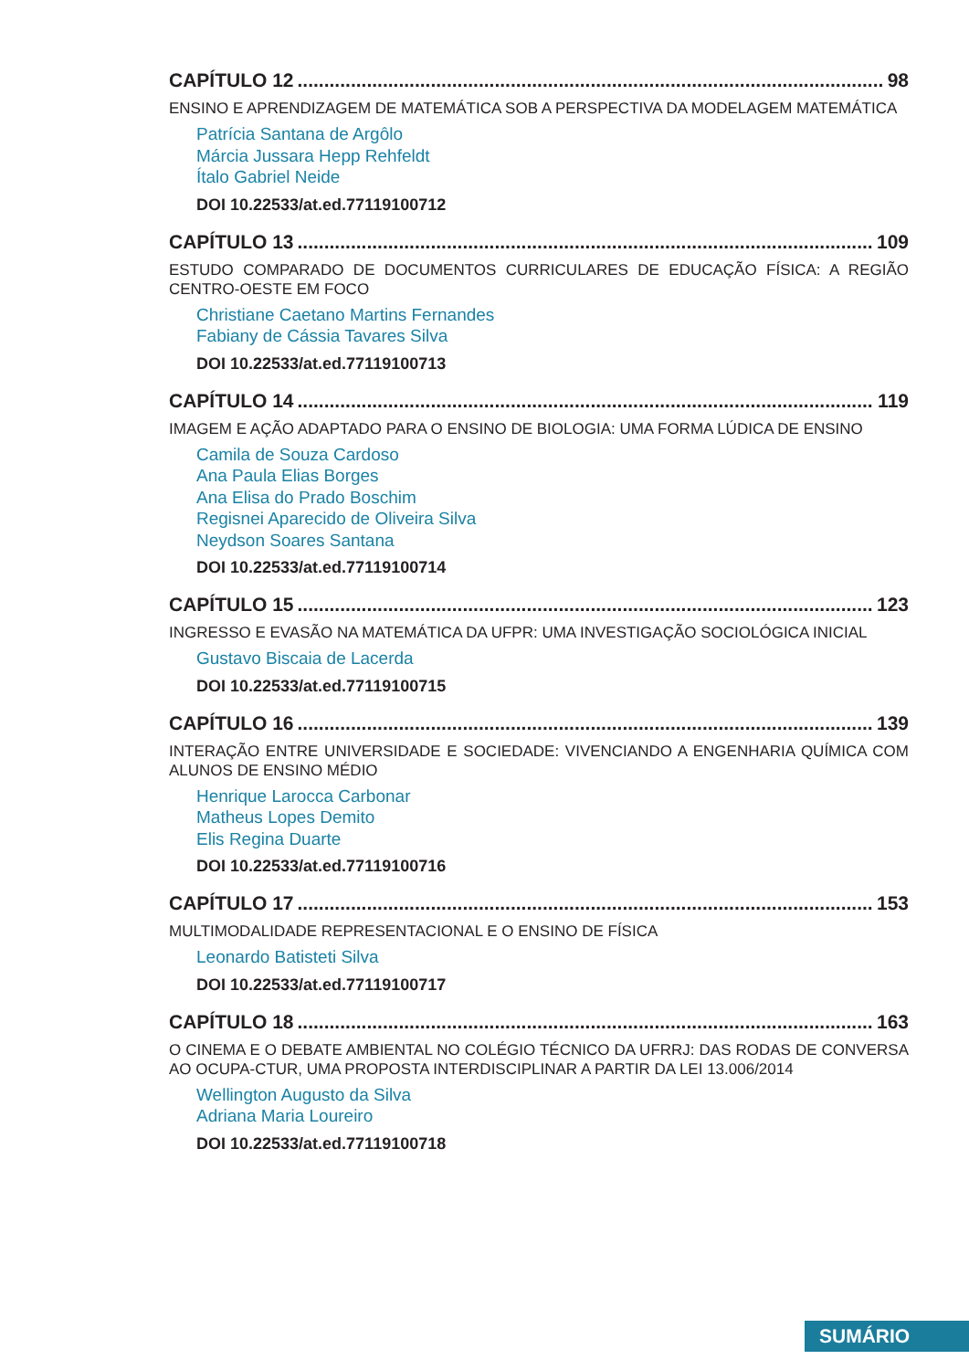CAPÍTULO 12 98
ENSINO E APRENDIZAGEM DE MATEMÁTICA SOB A PERSPECTIVA DA MODELAGEM MATEMÁTICA
Patrícia Santana de Argôlo
Márcia Jussara Hepp Rehfeldt
Ítalo Gabriel Neide
DOI 10.22533/at.ed.77119100712
CAPÍTULO 13 109
ESTUDO COMPARADO DE DOCUMENTOS CURRICULARES DE EDUCAÇÃO FÍSICA: A REGIÃO CENTRO-OESTE EM FOCO
Christiane Caetano Martins Fernandes
Fabiany de Cássia Tavares Silva
DOI 10.22533/at.ed.77119100713
CAPÍTULO 14 119
IMAGEM E AÇÃO ADAPTADO PARA O ENSINO DE BIOLOGIA: UMA FORMA LÚDICA DE ENSINO
Camila de Souza Cardoso
Ana Paula Elias Borges
Ana Elisa do Prado Boschim
Regisnei Aparecido de Oliveira Silva
Neydson Soares Santana
DOI 10.22533/at.ed.77119100714
CAPÍTULO 15 123
INGRESSO E EVASÃO NA MATEMÁTICA DA UFPR: UMA INVESTIGAÇÃO SOCIOLÓGICA INICIAL
Gustavo Biscaia de Lacerda
DOI 10.22533/at.ed.77119100715
CAPÍTULO 16 139
INTERAÇÃO ENTRE UNIVERSIDADE E SOCIEDADE: VIVENCIANDO A ENGENHARIA QUÍMICA COM ALUNOS DE ENSINO MÉDIO
Henrique Larocca Carbonar
Matheus Lopes Demito
Elis Regina Duarte
DOI 10.22533/at.ed.77119100716
CAPÍTULO 17 153
MULTIMODALIDADE REPRESENTACIONAL E O ENSINO DE FÍSICA
Leonardo Batisteti Silva
DOI 10.22533/at.ed.77119100717
CAPÍTULO 18 163
O CINEMA E O DEBATE AMBIENTAL NO COLÉGIO TÉCNICO DA UFRRJ: DAS RODAS DE CONVERSA AO OCUPA-CTUR, UMA PROPOSTA INTERDISCIPLINAR A PARTIR DA LEI 13.006/2014
Wellington Augusto da Silva
Adriana Maria Loureiro
DOI 10.22533/at.ed.77119100718
SUMÁRIO